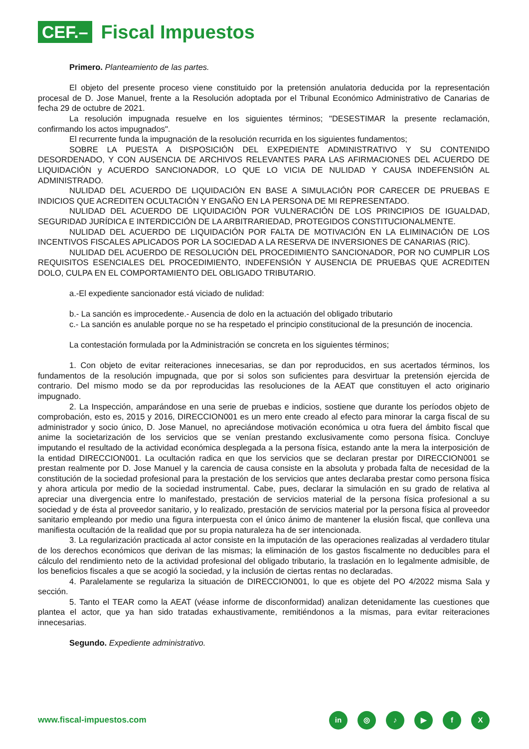CEF.–
Fiscal Impuestos
Primero. Planteamiento de las partes.
El objeto del presente proceso viene constituido por la pretensión anulatoria deducida por la representación procesal de D. Jose Manuel, frente a la Resolución adoptada por el Tribunal Económico Administrativo de Canarias de fecha 29 de octubre de 2021.
La resolución impugnada resuelve en los siguientes términos; "DESESTIMAR la presente reclamación, confirmando los actos impugnados".
El recurrente funda la impugnación de la resolución recurrida en los siguientes fundamentos;
SOBRE LA PUESTA A DISPOSICIÓN DEL EXPEDIENTE ADMINISTRATIVO Y SU CONTENIDO DESORDENADO, Y CON AUSENCIA DE ARCHIVOS RELEVANTES PARA LAS AFIRMACIONES DEL ACUERDO DE LIQUIDACIÓN y ACUERDO SANCIONADOR, LO QUE LO VICIA DE NULIDAD Y CAUSA INDEFENSIÓN AL ADMINISTRADO.
NULIDAD DEL ACUERDO DE LIQUIDACIÓN EN BASE A SIMULACIÓN POR CARECER DE PRUEBAS E INDICIOS QUE ACREDITEN OCULTACIÓN Y ENGAÑO EN LA PERSONA DE MI REPRESENTADO.
NULIDAD DEL ACUERDO DE LIQUIDACIÓN POR VULNERACIÓN DE LOS PRINCIPIOS DE IGUALDAD, SEGURIDAD JURÍDICA E INTERDICCIÓN DE LA ARBITRARIEDAD, PROTEGIDOS CONSTITUCIONALMENTE.
NULIDAD DEL ACUERDO DE LIQUIDACIÓN POR FALTA DE MOTIVACIÓN EN LA ELIMINACIÓN DE LOS INCENTIVOS FISCALES APLICADOS POR LA SOCIEDAD A LA RESERVA DE INVERSIONES DE CANARIAS (RIC).
NULIDAD DEL ACUERDO DE RESOLUCIÓN DEL PROCEDIMIENTO SANCIONADOR, POR NO CUMPLIR LOS REQUISITOS ESENCIALES DEL PROCEDIMIENTO, INDEFENSIÓN Y AUSENCIA DE PRUEBAS QUE ACREDITEN DOLO, CULPA EN EL COMPORTAMIENTO DEL OBLIGADO TRIBUTARIO.
a.-El expediente sancionador está viciado de nulidad:
b.- La sanción es improcedente.- Ausencia de dolo en la actuación del obligado tributario
c.- La sanción es anulable porque no se ha respetado el principio constitucional de la presunción de inocencia.
La contestación formulada por la Administración se concreta en los siguientes términos;
1. Con objeto de evitar reiteraciones innecesarias, se dan por reproducidos, en sus acertados términos, los fundamentos de la resolución impugnada, que por si solos son suficientes para desvirtuar la pretensión ejercida de contrario. Del mismo modo se da por reproducidas las resoluciones de la AEAT que constituyen el acto originario impugnado.
2. La Inspección, amparándose en una serie de pruebas e indicios, sostiene que durante los períodos objeto de comprobación, esto es, 2015 y 2016, DIRECCION001 es un mero ente creado al efecto para minorar la carga fiscal de su administrador y socio único, D. Jose Manuel, no apreciándose motivación económica u otra fuera del ámbito fiscal que anime la societarización de los servicios que se venían prestando exclusivamente como persona física. Concluye imputando el resultado de la actividad económica desplegada a la persona física, estando ante la mera la interposición de la entidad DIRECCION001. La ocultación radica en que los servicios que se declaran prestar por DIRECCION001 se prestan realmente por D. Jose Manuel y la carencia de causa consiste en la absoluta y probada falta de necesidad de la constitución de la sociedad profesional para la prestación de los servicios que antes declaraba prestar como persona física y ahora articula por medio de la sociedad instrumental. Cabe, pues, declarar la simulación en su grado de relativa al apreciar una divergencia entre lo manifestado, prestación de servicios material de la persona física profesional a su sociedad y de ésta al proveedor sanitario, y lo realizado, prestación de servicios material por la persona física al proveedor sanitario empleando por medio una figura interpuesta con el único ánimo de mantener la elusión fiscal, que conlleva una manifiesta ocultación de la realidad que por su propia naturaleza ha de ser intencionada.
3. La regularización practicada al actor consiste en la imputación de las operaciones realizadas al verdadero titular de los derechos económicos que derivan de las mismas; la eliminación de los gastos fiscalmente no deducibles para el cálculo del rendimiento neto de la actividad profesional del obligado tributario, la traslación en lo legalmente admisible, de los beneficios fiscales a que se acogió la sociedad, y la inclusión de ciertas rentas no declaradas.
4. Paralelamente se regulariza la situación de DIRECCION001, lo que es objete del PO 4/2022 misma Sala y sección.
5. Tanto el TEAR como la AEAT (véase informe de disconformidad) analizan detenidamente las cuestiones que plantea el actor, que ya han sido tratadas exhaustivamente, remitiéndonos a la mismas, para evitar reiteraciones innecesarias.
Segundo. Expediente administrativo.
www.fiscal-impuestos.com in ◎ ♪ ▶ fX